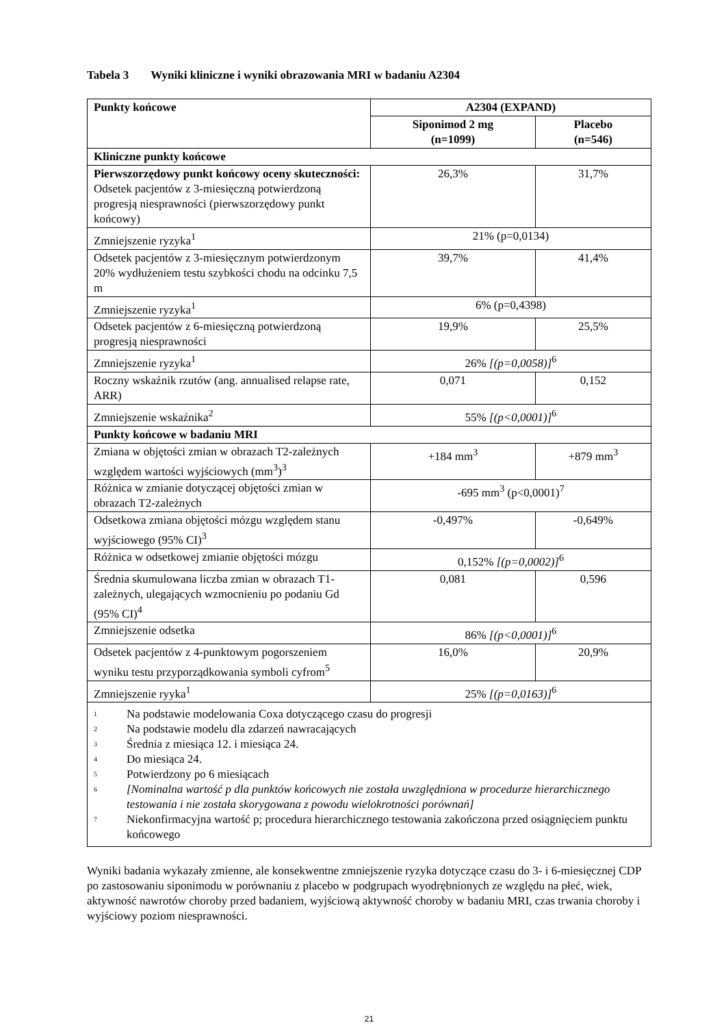Tabela 3 Wyniki kliniczne i wyniki obrazowania MRI w badaniu A2304
| Punkty końcowe | A2304 (EXPAND) | |
| --- | --- | --- |
| | Siponimod 2 mg (n=1099) | Placebo (n=546) |
| Kliniczne punkty końcowe | | |
| Pierwszorzędowy punkt końcowy oceny skuteczności: Odsetek pacjentów z 3-miesięczną potwierdzoną progresją niesprawności (pierwszorzędowy punkt końcowy) | 26,3% | 31,7% |
| Zmniejszenie ryzyka<sup>1</sup> | 21% (p=0,0134) | |
| Odsetek pacjentów z 3-miesięcznym potwierdzonym 20% wydłużeniem testu szybkości chodu na odcinku 7,5 m | 39,7% | 41,4% |
| Zmniejszenie ryzyka<sup>1</sup> | 6% (p=0,4398) | |
| Odsetek pacjentów z 6-miesięczną potwierdzoną progresją niesprawności | 19,9% | 25,5% |
| Zmniejszenie ryzyka<sup>1</sup> | 26% [(p=0,0058)]<sup>6</sup> | |
| Roczny wskaźnik rzutów (ang. annualised relapse rate, ARR) | 0,071 | 0,152 |
| Zmniejszenie wskaźnika<sup>2</sup> | 55% [(p<0,0001)]<sup>6</sup> | |
| Punkty końcowe w badaniu MRI | | |
| Zmiana w objętości zmian w obrazach T2-zależnych względem wartości wyjściowych (mm<sup>3</sup>)<sup>3</sup> | +184 mm<sup>3</sup> | +879 mm<sup>3</sup> |
| Różnica w zmianie dotyczącej objętości zmian w obrazach T2-zależnych | -695 mm<sup>3</sup> (p<0,0001)<sup>7</sup> | |
| Odsetkowa zmiana objętości mózgu względem stanu wyjściowego (95% CI)<sup>3</sup> | -0,497% | -0,649% |
| Różnica w odsetkowej zmianie objętości mózgu | 0,152% [(p=0,0002)]<sup>6</sup> | |
| Średnia skumulowana liczba zmian w obrazach T1-zależnych, ulegających wzmocnieniu po podaniu Gd (95% CI)<sup>4</sup> | 0,081 | 0,596 |
| Zmniejszenie odsetka | 86% [(p<0,0001)]<sup>6</sup> | |
| Odsetek pacjentów z 4-punktowym pogorszeniem wyniku testu przyporządkowania symboli cyfrom<sup>5</sup> | 16,0% | 20,9% |
| Zmniejszenie ryyka<sup>1</sup> | 25% [(p=0,0163)]<sup>6</sup> | |
| <sup>1</sup> Na podstawie modelowania Coxa dotyczącego czasu do progresji <sup>2</sup> Na podstawie modelu dla zdarzeń nawracających <sup>3</sup> Średnia z miesiąca 12. i miesiąca 24. <sup>4</sup> Do miesiąca 24. <sup>5</sup> Potwierdzony po 6 miesiącach <sup>6</sup> [Nominalna wartość p dla punktów końcowych nie została uwzględniona w procedurze hierarchicznego testowania i nie została skorygowana z powodu wielokrotności porównań] <sup>7</sup> Niekonfirmacyjna wartość p; procedura hierarchicznego testowania zakończona przed osiągnięciem punktu końcowego | | |
Wyniki badania wykazały zmienne, ale konsekwentne zmniejszenie ryzyka dotyczące czasu do 3- i 6-miesięcznej CDP po zastosowaniu siponimodu w porównaniu z placebo w podgrupach wyodrębnionych ze względu na płeć, wiek, aktywność nawrotów choroby przed badaniem, wyjściową aktywność choroby w badaniu MRI, czas trwania choroby i wyjściowy poziom niesprawności.
21